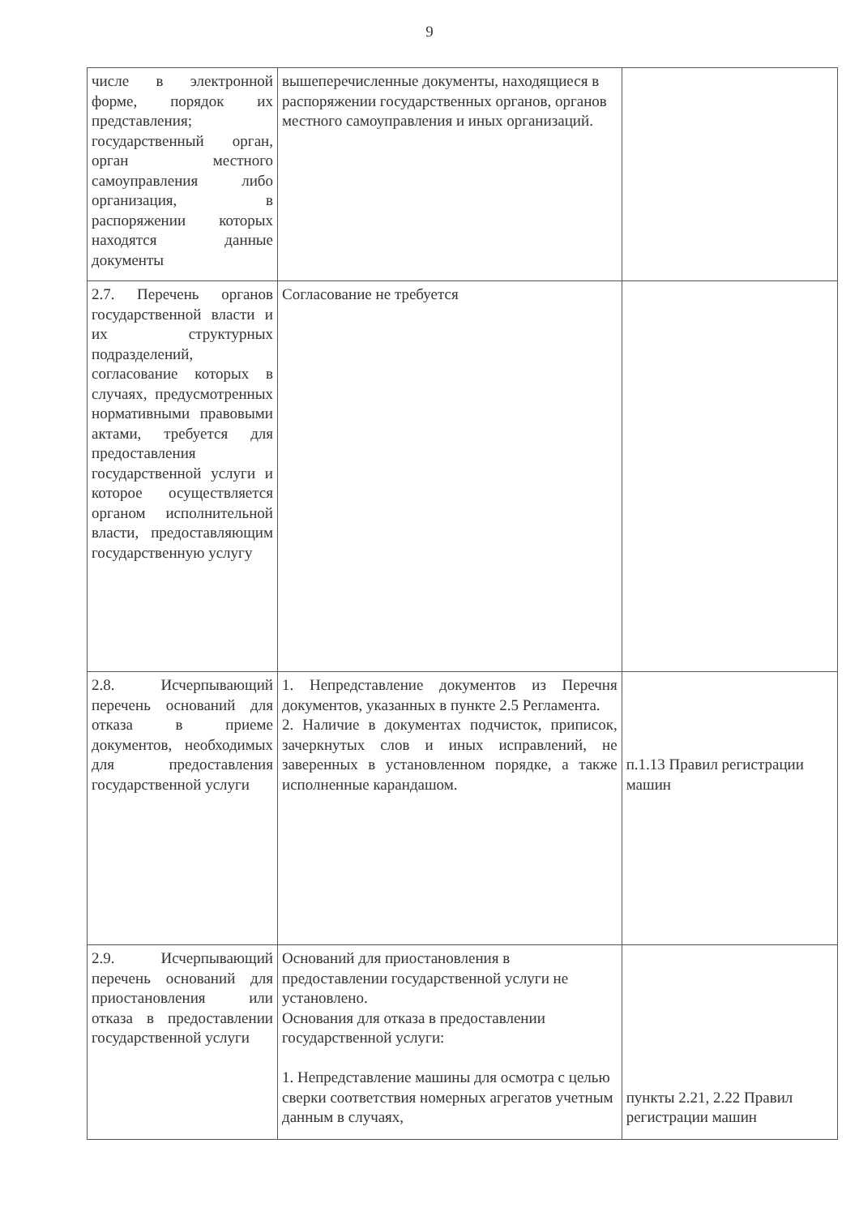9
| числе в электронной форме, порядок их представления; государственный орган, орган местного самоуправления либо организация, в распоряжении которых находятся данные документы | вышеперечисленные документы, находящиеся в распоряжении государственных органов, органов местного самоуправления и иных организаций. | |
| 2.7. Перечень органов государственной власти и их структурных подразделений, согласование которых в случаях, предусмотренных нормативными правовыми актами, требуется для предоставления государственной услуги и которое осуществляется органом исполнительной власти, предоставляющим государственную услугу | Согласование не требуется | |
| 2.8. Исчерпывающий перечень оснований для отказа в приеме документов, необходимых для предоставления государственной услуги | 1. Непредставление документов из Перечня документов, указанных в пункте 2.5 Регламента. 2. Наличие в документах подчисток, приписок, зачеркнутых слов и иных исправлений, не заверенных в установленном порядке, а также исполненные карандашом. | п.1.13 Правил регистрации машин |
| 2.9. Исчерпывающий перечень оснований для приостановления или отказа в предоставлении государственной услуги | Оснований для приостановления в предоставлении государственной услуги не установлено. Основания для отказа в предоставлении государственной услуги: 1. Непредставление машины для осмотра с целью сверки соответствия номерных агрегатов учетным данным в случаях, | пункты 2.21, 2.22 Правил регистрации машин |